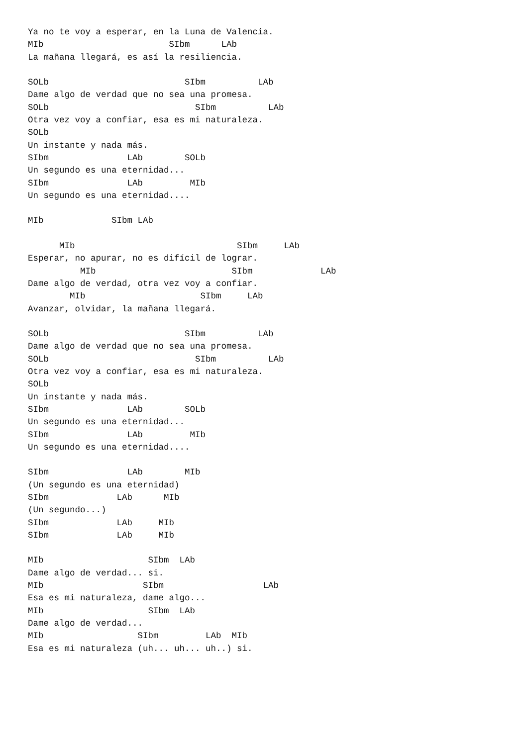Ya no te voy a esperar, en la Luna de Valencia.
MIb                        SIbm      LAb
La mañana llegará, es así la resiliencia.

SOLb                          SIbm          LAb
Dame algo de verdad que no sea una promesa.
SOLb                            SIbm          LAb
Otra vez voy a confiar, esa es mi naturaleza.
SOLb
Un instante y nada más.
SIbm               LAb        SOLb
Un segundo es una eternidad...
SIbm               LAb         MIb
Un segundo es una eternidad....

MIb             SIbm LAb

      MIb                               SIbm     LAb
Esperar, no apurar, no es difícil de lograr.
          MIb                          SIbm             LAb
Dame algo de verdad, otra vez voy a confiar.
        MIb                      SIbm     LAb
Avanzar, olvidar, la mañana llegará.

SOLb                          SIbm          LAb
Dame algo de verdad que no sea una promesa.
SOLb                            SIbm          LAb
Otra vez voy a confiar, esa es mi naturaleza.
SOLb
Un instante y nada más.
SIbm               LAb        SOLb
Un segundo es una eternidad...
SIbm               LAb         MIb
Un segundo es una eternidad....

SIbm               LAb        MIb
(Un segundo es una eternidad)
SIbm             LAb      MIb
(Un segundo...)
SIbm             LAb     MIb
SIbm             LAb     MIb

MIb                    SIbm  LAb
Dame algo de verdad... si.
MIb                   SIbm                   LAb
Esa es mi naturaleza, dame algo...
MIb                    SIbm  LAb
Dame algo de verdad...
MIb                  SIbm         LAb  MIb
Esa es mi naturaleza (uh... uh... uh..) si.